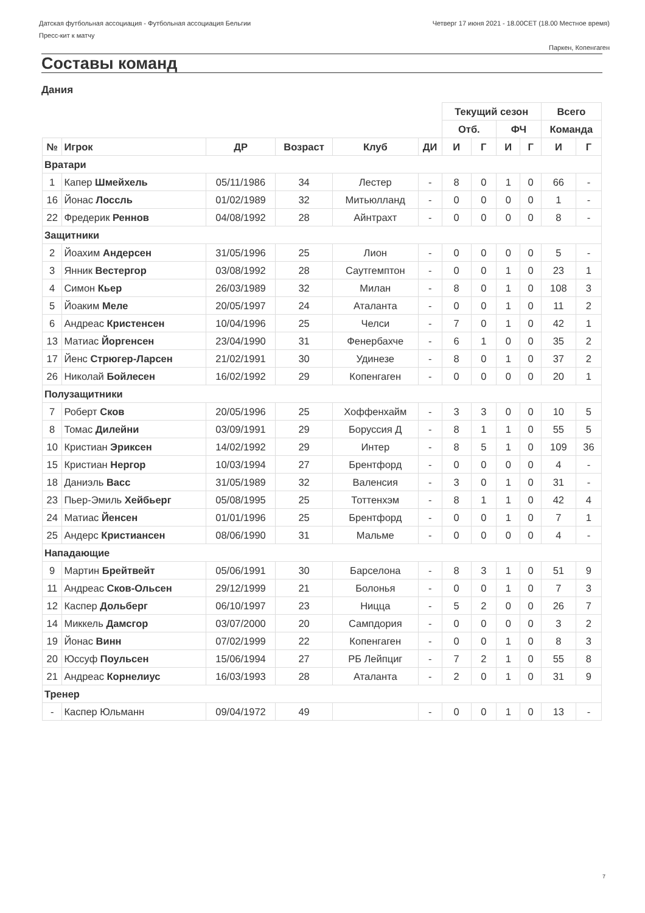Датская футбольная ассоциация - Футбольная ассоциация Бельгии
Пресс-кит к матчу
Четверг 17 июня 2021 - 18.00CET (18.00 Местное время)
Паркен, Копенгаген
Составы команд
Дания
| | | | | | | Текущий сезон | | | | Всего | |
| | | | | | | Отб. | | ФЧ | | Команда | |
| № | Игрок | ДР | Возраст | Клуб | ДИ | И | Г | И | Г | И | Г |
| Вратари | | | | | | | | | | | |
| 1 | Капер Шмейхель | 05/11/1986 | 34 | Лестер | - | 8 | 0 | 1 | 0 | 66 | - |
| 16 | Йонас Лоссль | 01/02/1989 | 32 | Митьюлланд | - | 0 | 0 | 0 | 0 | 1 | - |
| 22 | Фредерик Реннов | 04/08/1992 | 28 | Айнтрахт | - | 0 | 0 | 0 | 0 | 8 | - |
| Защитники | | | | | | | | | | | |
| 2 | Йоахим Андерсен | 31/05/1996 | 25 | Лион | - | 0 | 0 | 0 | 0 | 5 | - |
| 3 | Янник Вестергор | 03/08/1992 | 28 | Саутгемптон | - | 0 | 0 | 1 | 0 | 23 | 1 |
| 4 | Симон Кьер | 26/03/1989 | 32 | Милан | - | 8 | 0 | 1 | 0 | 108 | 3 |
| 5 | Йоаким Меле | 20/05/1997 | 24 | Аталанта | - | 0 | 0 | 1 | 0 | 11 | 2 |
| 6 | Андреас Кристенсен | 10/04/1996 | 25 | Челси | - | 7 | 0 | 1 | 0 | 42 | 1 |
| 13 | Матиас Йоргенсен | 23/04/1990 | 31 | Фенербахче | - | 6 | 1 | 0 | 0 | 35 | 2 |
| 17 | Йенс Стрюгер-Ларсен | 21/02/1991 | 30 | Удинезе | - | 8 | 0 | 1 | 0 | 37 | 2 |
| 26 | Николай Бойлесен | 16/02/1992 | 29 | Копенгаген | - | 0 | 0 | 0 | 0 | 20 | 1 |
| Полузащитники | | | | | | | | | | | |
| 7 | Роберт Сков | 20/05/1996 | 25 | Хоффенхайм | - | 3 | 3 | 0 | 0 | 10 | 5 |
| 8 | Томас Дилейни | 03/09/1991 | 29 | Боруссия Д | - | 8 | 1 | 1 | 0 | 55 | 5 |
| 10 | Кристиан Эриксен | 14/02/1992 | 29 | Интер | - | 8 | 5 | 1 | 0 | 109 | 36 |
| 15 | Кристиан Нергор | 10/03/1994 | 27 | Брентфорд | - | 0 | 0 | 0 | 0 | 4 | - |
| 18 | Даниэль Васс | 31/05/1989 | 32 | Валенсия | - | 3 | 0 | 1 | 0 | 31 | - |
| 23 | Пьер-Эмиль Хейбьерг | 05/08/1995 | 25 | Тоттенхэм | - | 8 | 1 | 1 | 0 | 42 | 4 |
| 24 | Матиас Йенсен | 01/01/1996 | 25 | Брентфорд | - | 0 | 0 | 1 | 0 | 7 | 1 |
| 25 | Андерс Кристиансен | 08/06/1990 | 31 | Мальме | - | 0 | 0 | 0 | 0 | 4 | - |
| Нападающие | | | | | | | | | | | |
| 9 | Мартин Брейтвейт | 05/06/1991 | 30 | Барселона | - | 8 | 3 | 1 | 0 | 51 | 9 |
| 11 | Андреас Сков-Ольсен | 29/12/1999 | 21 | Болонья | - | 0 | 0 | 1 | 0 | 7 | 3 |
| 12 | Каспер Дольберг | 06/10/1997 | 23 | Ницца | - | 5 | 2 | 0 | 0 | 26 | 7 |
| 14 | Миккель Дамсгор | 03/07/2000 | 20 | Сампдория | - | 0 | 0 | 0 | 0 | 3 | 2 |
| 19 | Йонас Винн | 07/02/1999 | 22 | Копенгаген | - | 0 | 0 | 1 | 0 | 8 | 3 |
| 20 | Юссуф Поульсен | 15/06/1994 | 27 | РБ Лейпциг | - | 7 | 2 | 1 | 0 | 55 | 8 |
| 21 | Андреас Корнелиус | 16/03/1993 | 28 | Аталанта | - | 2 | 0 | 1 | 0 | 31 | 9 |
| Тренер | | | | | | | | | | | |
| - | Каспер Юльманн | 09/04/1972 | 49 | | - | 0 | 0 | 1 | 0 | 13 | - |
7